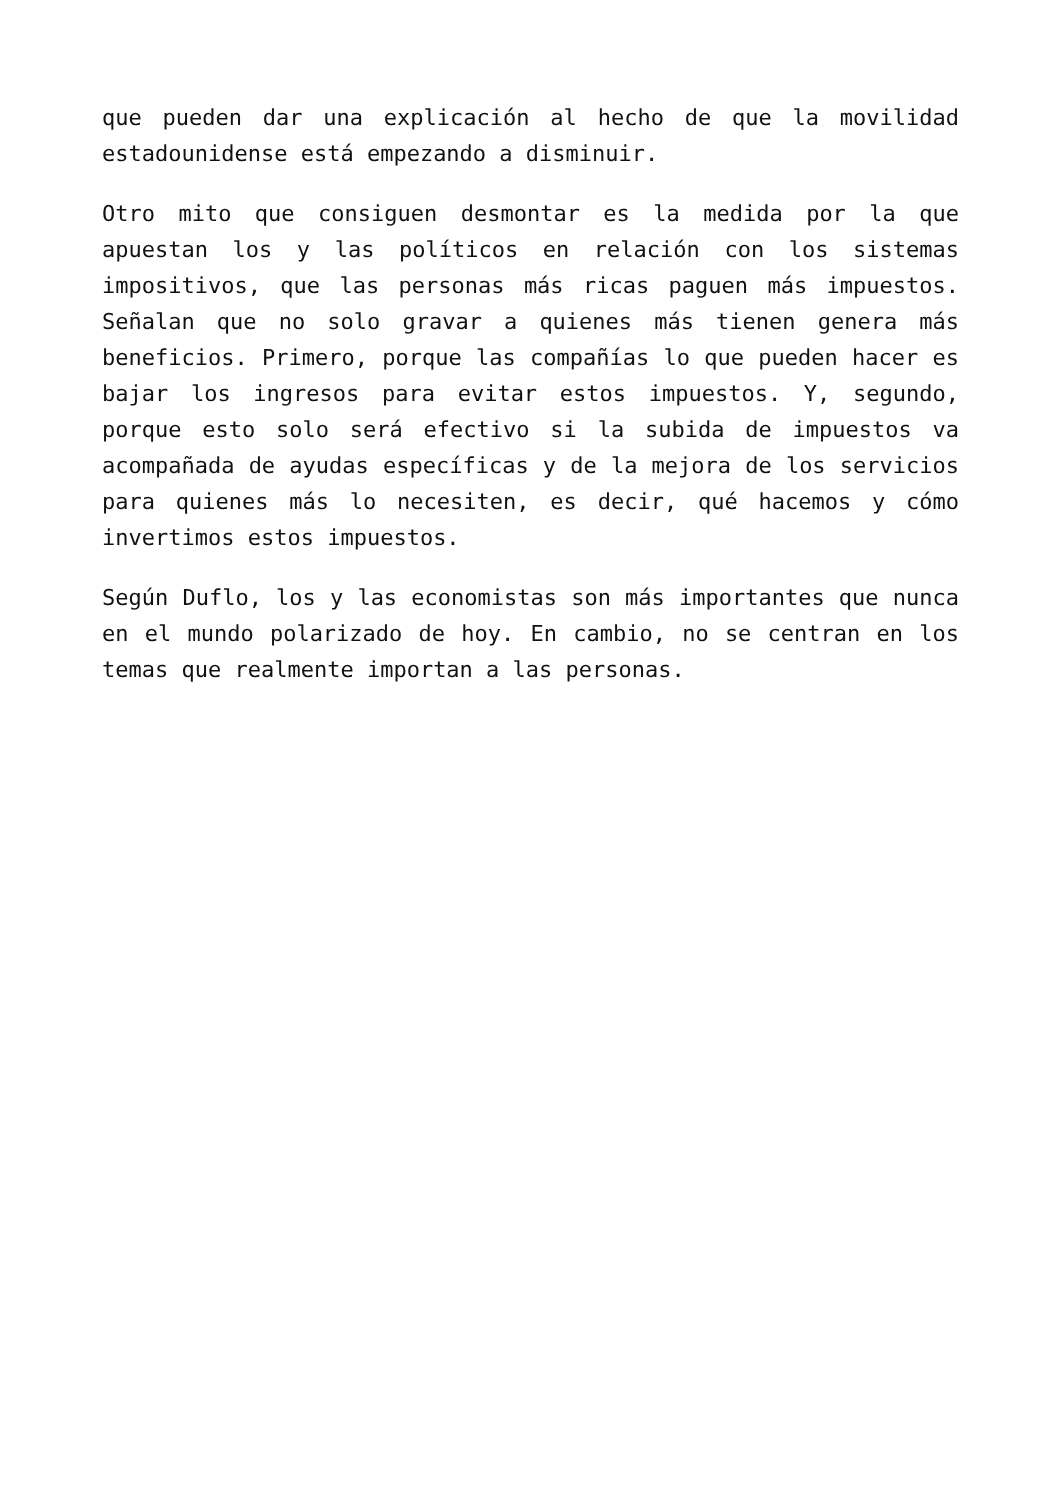que pueden dar una explicación al hecho de que la movilidad estadounidense está empezando a disminuir.
Otro mito que consiguen desmontar es la medida por la que apuestan los y las políticos en relación con los sistemas impositivos, que las personas más ricas paguen más impuestos. Señalan que no solo gravar a quienes más tienen genera más beneficios. Primero, porque las compañías lo que pueden hacer es bajar los ingresos para evitar estos impuestos. Y, segundo, porque esto solo será efectivo si la subida de impuestos va acompañada de ayudas específicas y de la mejora de los servicios para quienes más lo necesiten, es decir, qué hacemos y cómo invertimos estos impuestos.
Según Duflo, los y las economistas son más importantes que nunca en el mundo polarizado de hoy. En cambio, no se centran en los temas que realmente importan a las personas.